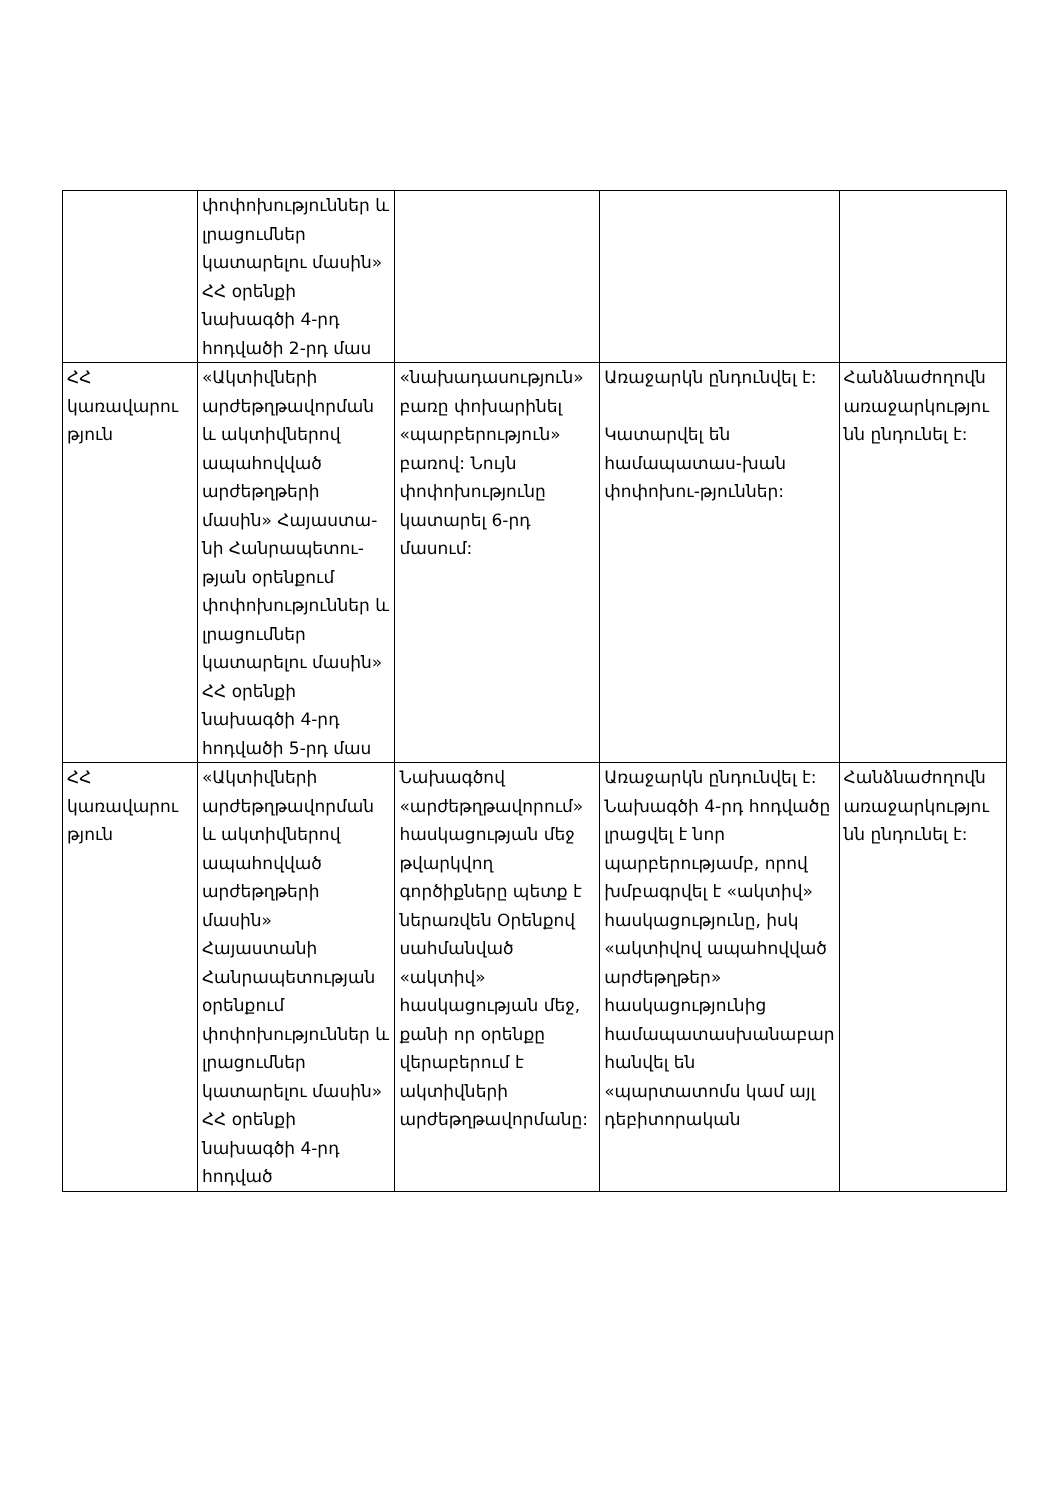| | փոփոխություններ և լրացումներ կատարելու մասին» ՀՀ օրենքի նախագծի 4-րդ հոդվածի 2-րդ մաս | | | |
| ՀՀ կառավարու թյուն | «Ակտիվների արժեթղթավորման և ակտիվներով ապահովված արժեթղթերի մասին» Հայաստա-նի Հանրապետու-թյան օրենքում փոփոխություններ և լրացումներ կատարելու մասին» ՀՀ օրենքի նախագծի 4-րդ հոդվածի 5-րդ մաս | «նախադասություն» բառը փոխարինել «պարբերություն» բառով: Նույն փոփոխությունը կատարել 6-րդ մասում: | Առաջարկն ընդունվել է: Կատարվել են համապատաս-խան փոփոխու-թյուններ: | Հանձնաժողովն առաջարկությու նն ընդունել է: |
| ՀՀ կառավարու թյուն | «Ակտիվների արժեթղթավորման և ակտիվներով ապահովված արժեթղթերի մասին» Հայաստանի Հանրապետության օրենքում փոփոխություններ և լրացումներ կատարելու մասին» ՀՀ օրենքի նախագծի 4-րդ հոդված | Նախագծով «արժեթղթավորում» հասկացության մեջ թվարկվող գործիքները պետք է ներառվեն Օրենքով սահմանված «ակտիվ» հասկացության մեջ, քանի որ օրենքը վերաբերում է ակտիվների արժեթղթավորմանը: | Առաջարկն ընդունվել է: Նախագծի 4-րդ հոդվածը լրացվել է նոր պարբերությամբ, որով խմբագրվել է «ակտիվ» հասկացությունը, իսկ «ակտիվով ապահովված արժեթղթեր» հասկացությունից համապատասխանաբար հանվել են «պարտատոմս կամ այլ դեբիտորական | Հանձնաժողովն առաջարկությու նն ընդունել է: |